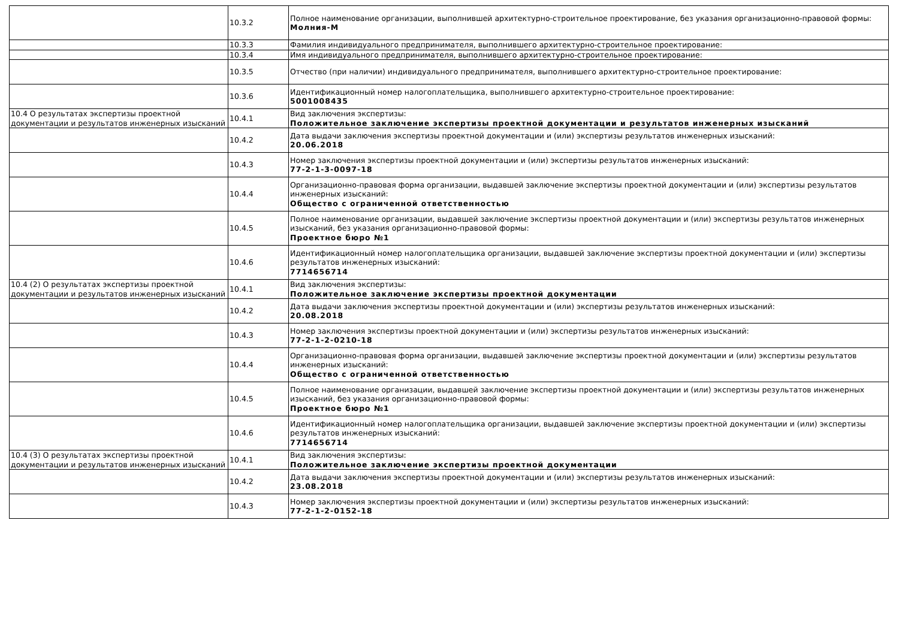| | 10.3.2 | Полное наименование организации, выполнившей архитектурно-строительное проектирование, без указания организационно-правовой формы: Молния-М |
| | 10.3.3 | Фамилия индивидуального предпринимателя, выполнившего архитектурно-строительное проектирование: |
| | 10.3.4 | Имя индивидуального предпринимателя, выполнившего архитектурно-строительное проектирование: |
| | 10.3.5 | Отчество (при наличии) индивидуального предпринимателя, выполнившего архитектурно-строительное проектирование: |
| | 10.3.6 | Идентификационный номер налогоплательщика, выполнившего архитектурно-строительное проектирование: 5001008435 |
| 10.4 О результатах экспертизы проектной документации и результатов инженерных изысканий | 10.4.1 | Вид заключения экспертизы: Положительное заключение экспертизы проектной документации и результатов инженерных изысканий |
| | 10.4.2 | Дата выдачи заключения экспертизы проектной документации и (или) экспертизы результатов инженерных изысканий: 20.06.2018 |
| | 10.4.3 | Номер заключения экспертизы проектной документации и (или) экспертизы результатов инженерных изысканий: 77-2-1-3-0097-18 |
| | 10.4.4 | Организационно-правовая форма организации, выдавшей заключение экспертизы проектной документации и (или) экспертизы результатов инженерных изысканий: Общество с ограниченной ответственностью |
| | 10.4.5 | Полное наименование организации, выдавшей заключение экспертизы проектной документации и (или) экспертизы результатов инженерных изысканий, без указания организационно-правовой формы: Проектное бюро №1 |
| | 10.4.6 | Идентификационный номер налогоплательщика организации, выдавшей заключение экспертизы проектной документации и (или) экспертизы результатов инженерных изысканий: 7714656714 |
| 10.4 (2) О результатах экспертизы проектной документации и результатов инженерных изысканий | 10.4.1 | Вид заключения экспертизы: Положительное заключение экспертизы проектной документации |
| | 10.4.2 | Дата выдачи заключения экспертизы проектной документации и (или) экспертизы результатов инженерных изысканий: 20.08.2018 |
| | 10.4.3 | Номер заключения экспертизы проектной документации и (или) экспертизы результатов инженерных изысканий: 77-2-1-2-0210-18 |
| | 10.4.4 | Организационно-правовая форма организации, выдавшей заключение экспертизы проектной документации и (или) экспертизы результатов инженерных изысканий: Общество с ограниченной ответственностью |
| | 10.4.5 | Полное наименование организации, выдавшей заключение экспертизы проектной документации и (или) экспертизы результатов инженерных изысканий, без указания организационно-правовой формы: Проектное бюро №1 |
| | 10.4.6 | Идентификационный номер налогоплательщика организации, выдавшей заключение экспертизы проектной документации и (или) экспертизы результатов инженерных изысканий: 7714656714 |
| 10.4 (3) О результатах экспертизы проектной документации и результатов инженерных изысканий | 10.4.1 | Вид заключения экспертизы: Положительное заключение экспертизы проектной документации |
| | 10.4.2 | Дата выдачи заключения экспертизы проектной документации и (или) экспертизы результатов инженерных изысканий: 23.08.2018 |
| | 10.4.3 | Номер заключения экспертизы проектной документации и (или) экспертизы результатов инженерных изысканий: 77-2-1-2-0152-18 |